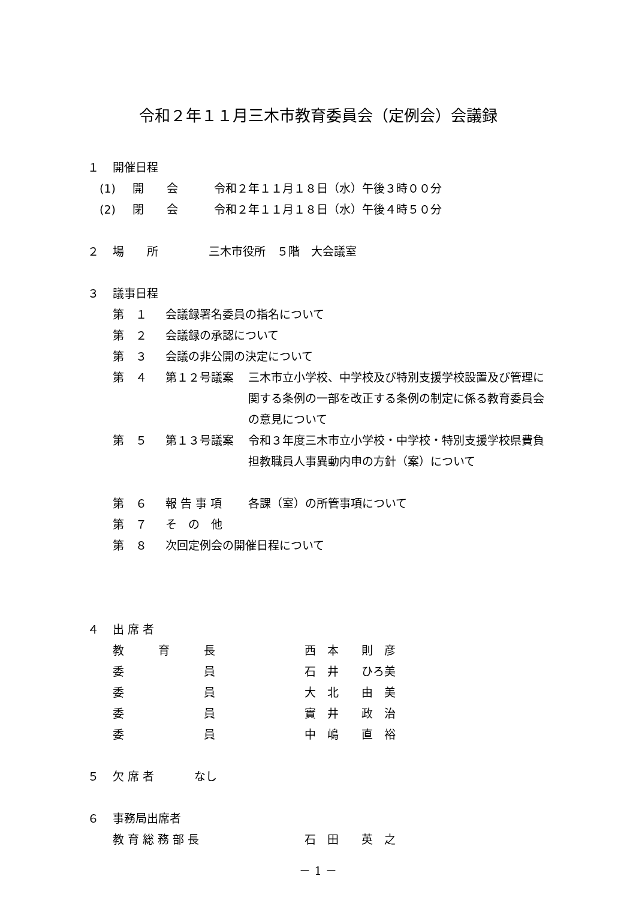令和２年１１月三木市教育委員会（定例会）会議録
１ 開催日程
(1) 開　　会 令和２年１１月１８日（水）午後３時００分
(2) 閉　　会 令和２年１１月１８日（水）午後４時５０分
２ 場　　所 三木市役所　５階　大会議室
３ 議事日程
第 １ 会議録署名委員の指名について
第 ２ 会議録の承認について
第 ３ 会議の非公開の決定について
第 ４ 第１２号議案 三木市立小学校、中学校及び特別支援学校設置及び管理に関する条例の一部を改正する条例の制定に係る教育委員会の意見について
第 ５ 第１３号議案 令和３年度三木市立小学校・中学校・特別支援学校県費負担教職員人事異動内申の方針（案）について
第 ６ 報 告 事 項 各課（室）の所管事項について
第 ７ そ　の　他
第 ８ 次回定例会の開催日程について
４ 出 席 者
教　　　育　　　長 西　本　　則　彦
委　　　　　　　員 石　井　　ひろ美
委　　　　　　　員 大　北　　由　美
委　　　　　　　員 實　井　　政　治
委　　　　　　　員 中　嶋　　直　裕
５ 欠 席 者 なし
６ 事務局出席者
教 育 総 務 部 長 石　田　　英　之
－ 1 －